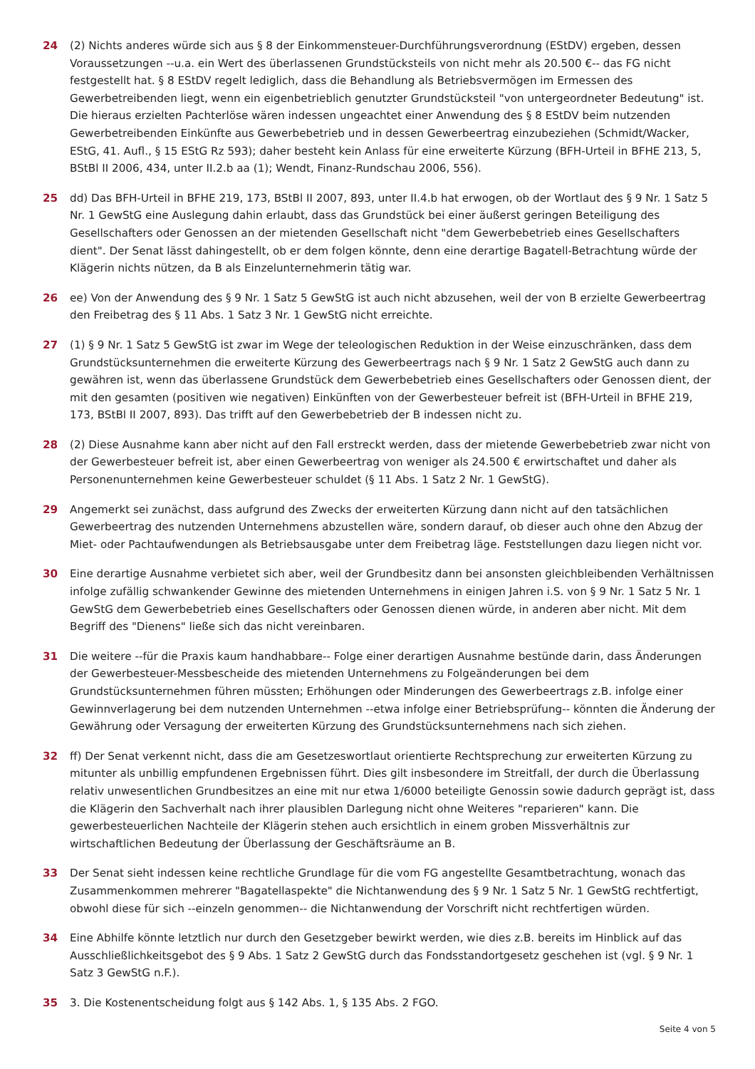24 (2) Nichts anderes würde sich aus § 8 der Einkommensteuer-Durchführungsverordnung (EStDV) ergeben, dessen Voraussetzungen --u.a. ein Wert des überlassenen Grundstücksteils von nicht mehr als 20.500 €-- das FG nicht festgestellt hat. § 8 EStDV regelt lediglich, dass die Behandlung als Betriebsvermögen im Ermessen des Gewerbetreibenden liegt, wenn ein eigenbetrieblich genutzter Grundstücksteil "von untergeordneter Bedeutung" ist. Die hieraus erzielten Pachterlöse wären indessen ungeachtet einer Anwendung des § 8 EStDV beim nutzenden Gewerbetreibenden Einkünfte aus Gewerbebetrieb und in dessen Gewerbeertrag einzubeziehen (Schmidt/Wacker, EStG, 41. Aufl., § 15 EStG Rz 593); daher besteht kein Anlass für eine erweiterte Kürzung (BFH-Urteil in BFHE 213, 5, BStBl II 2006, 434, unter II.2.b aa (1); Wendt, Finanz-Rundschau 2006, 556).
25 dd) Das BFH-Urteil in BFHE 219, 173, BStBl II 2007, 893, unter II.4.b hat erwogen, ob der Wortlaut des § 9 Nr. 1 Satz 5 Nr. 1 GewStG eine Auslegung dahin erlaubt, dass das Grundstück bei einer äußerst geringen Beteiligung des Gesellschafters oder Genossen an der mietenden Gesellschaft nicht "dem Gewerbebetrieb eines Gesellschafters dient". Der Senat lässt dahingestellt, ob er dem folgen könnte, denn eine derartige Bagatell-Betrachtung würde der Klägerin nichts nützen, da B als Einzelunternehmerin tätig war.
26 ee) Von der Anwendung des § 9 Nr. 1 Satz 5 GewStG ist auch nicht abzusehen, weil der von B erzielte Gewerbeertrag den Freibetrag des § 11 Abs. 1 Satz 3 Nr. 1 GewStG nicht erreichte.
27 (1) § 9 Nr. 1 Satz 5 GewStG ist zwar im Wege der teleologischen Reduktion in der Weise einzuschränken, dass dem Grundstücksunternehmen die erweiterte Kürzung des Gewerbeertrags nach § 9 Nr. 1 Satz 2 GewStG auch dann zu gewähren ist, wenn das überlassene Grundstück dem Gewerbebetrieb eines Gesellschafters oder Genossen dient, der mit den gesamten (positiven wie negativen) Einkünften von der Gewerbesteuer befreit ist (BFH-Urteil in BFHE 219, 173, BStBl II 2007, 893). Das trifft auf den Gewerbebetrieb der B indessen nicht zu.
28 (2) Diese Ausnahme kann aber nicht auf den Fall erstreckt werden, dass der mietende Gewerbebetrieb zwar nicht von der Gewerbesteuer befreit ist, aber einen Gewerbeertrag von weniger als 24.500 € erwirtschaftet und daher als Personenunternehmen keine Gewerbesteuer schuldet (§ 11 Abs. 1 Satz 2 Nr. 1 GewStG).
29 Angemerkt sei zunächst, dass aufgrund des Zwecks der erweiterten Kürzung dann nicht auf den tatsächlichen Gewerbeertrag des nutzenden Unternehmens abzustellen wäre, sondern darauf, ob dieser auch ohne den Abzug der Miet- oder Pachtaufwendungen als Betriebsausgabe unter dem Freibetrag läge. Feststellungen dazu liegen nicht vor.
30 Eine derartige Ausnahme verbietet sich aber, weil der Grundbesitz dann bei ansonsten gleichbleibenden Verhältnissen infolge zufällig schwankender Gewinne des mietenden Unternehmens in einigen Jahren i.S. von § 9 Nr. 1 Satz 5 Nr. 1 GewStG dem Gewerbebetrieb eines Gesellschafters oder Genossen dienen würde, in anderen aber nicht. Mit dem Begriff des "Dienens" ließe sich das nicht vereinbaren.
31 Die weitere --für die Praxis kaum handhabbare-- Folge einer derartigen Ausnahme bestünde darin, dass Änderungen der Gewerbesteuer-Messbescheide des mietenden Unternehmens zu Folgeänderungen bei dem Grundstücksunternehmen führen müssten; Erhöhungen oder Minderungen des Gewerbeertrags z.B. infolge einer Gewinnverlagerung bei dem nutzenden Unternehmen --etwa infolge einer Betriebsprüfung-- könnten die Änderung der Gewährung oder Versagung der erweiterten Kürzung des Grundstücksunternehmens nach sich ziehen.
32 ff) Der Senat verkennt nicht, dass die am Gesetzeswortlaut orientierte Rechtsprechung zur erweiterten Kürzung zu mitunter als unbillig empfundenen Ergebnissen führt. Dies gilt insbesondere im Streitfall, der durch die Überlassung relativ unwesentlichen Grundbesitzes an eine mit nur etwa 1/6000 beteiligte Genossin sowie dadurch geprägt ist, dass die Klägerin den Sachverhalt nach ihrer plausiblen Darlegung nicht ohne Weiteres "reparieren" kann. Die gewerbesteuerlichen Nachteile der Klägerin stehen auch ersichtlich in einem groben Missverhältnis zur wirtschaftlichen Bedeutung der Überlassung der Geschäftsräume an B.
33 Der Senat sieht indessen keine rechtliche Grundlage für die vom FG angestellte Gesamtbetrachtung, wonach das Zusammenkommen mehrerer "Bagatellaspekte" die Nichtanwendung des § 9 Nr. 1 Satz 5 Nr. 1 GewStG rechtfertigt, obwohl diese für sich --einzeln genommen-- die Nichtanwendung der Vorschrift nicht rechtfertigen würden.
34 Eine Abhilfe könnte letztlich nur durch den Gesetzgeber bewirkt werden, wie dies z.B. bereits im Hinblick auf das Ausschließlichkeitsgebot des § 9 Abs. 1 Satz 2 GewStG durch das Fondsstandortgesetz geschehen ist (vgl. § 9 Nr. 1 Satz 3 GewStG n.F.).
35 3. Die Kostenentscheidung folgt aus § 142 Abs. 1, § 135 Abs. 2 FGO.
Seite 4 von 5